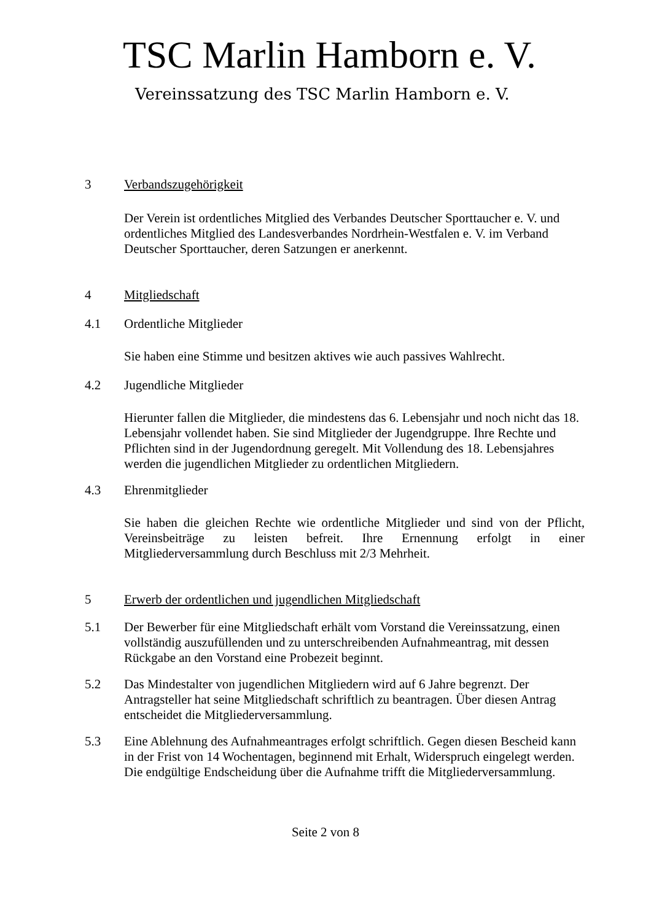TSC Marlin Hamborn e. V.
Vereinssatzung des TSC Marlin Hamborn e. V.
3 Verbandszugehörigkeit
Der Verein ist ordentliches Mitglied des Verbandes Deutscher Sporttaucher e. V. und ordentliches Mitglied des Landesverbandes Nordrhein-Westfalen e. V. im Verband Deutscher Sporttaucher, deren Satzungen er anerkennt.
4 Mitgliedschaft
4.1 Ordentliche Mitglieder
Sie haben eine Stimme und besitzen aktives wie auch passives Wahlrecht.
4.2 Jugendliche Mitglieder
Hierunter fallen die Mitglieder, die mindestens das 6. Lebensjahr und noch nicht das 18. Lebensjahr vollendet haben. Sie sind Mitglieder der Jugendgruppe. Ihre Rechte und Pflichten sind in der Jugendordnung geregelt. Mit Vollendung des 18. Lebensjahres werden die jugendlichen Mitglieder zu ordentlichen Mitgliedern.
4.3 Ehrenmitglieder
Sie haben die gleichen Rechte wie ordentliche Mitglieder und sind von der Pflicht, Vereinsbeiträge zu leisten befreit. Ihre Ernennung erfolgt in einer Mitgliederversammlung durch Beschluss mit 2/3 Mehrheit.
5 Erwerb der ordentlichen und jugendlichen Mitgliedschaft
5.1 Der Bewerber für eine Mitgliedschaft erhält vom Vorstand die Vereinssatzung, einen vollständig auszufüllenden und zu unterschreibenden Aufnahmeantrag, mit dessen Rückgabe an den Vorstand eine Probezeit beginnt.
5.2 Das Mindestalter von jugendlichen Mitgliedern wird auf 6 Jahre begrenzt. Der Antragsteller hat seine Mitgliedschaft schriftlich zu beantragen. Über diesen Antrag entscheidet die Mitgliederversammlung.
5.3 Eine Ablehnung des Aufnahmeantrages erfolgt schriftlich. Gegen diesen Bescheid kann in der Frist von 14 Wochentagen, beginnend mit Erhalt, Widerspruch eingelegt werden. Die endgültige Endscheidung über die Aufnahme trifft die Mitgliederversammlung.
Seite 2 von 8